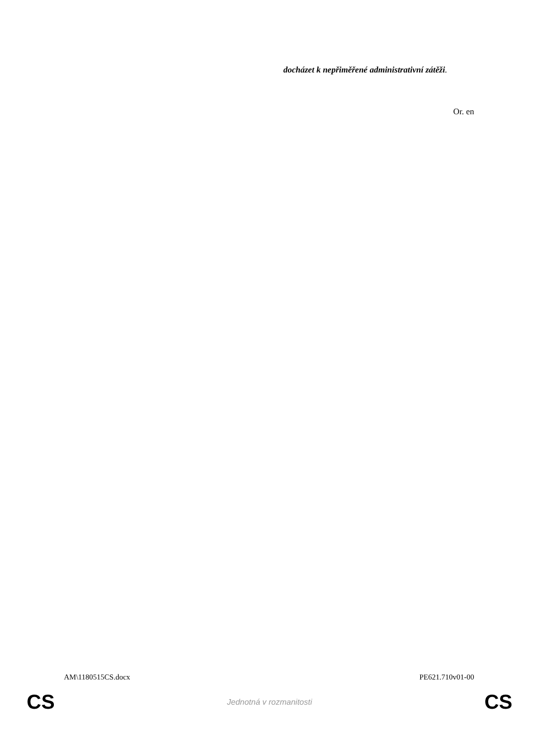docházet k nepřiměřené administrativní zátěži.
Or. en
AM\1180515CS.docx PE621.710v01-00
CS Jednotná v rozmanitosti CS